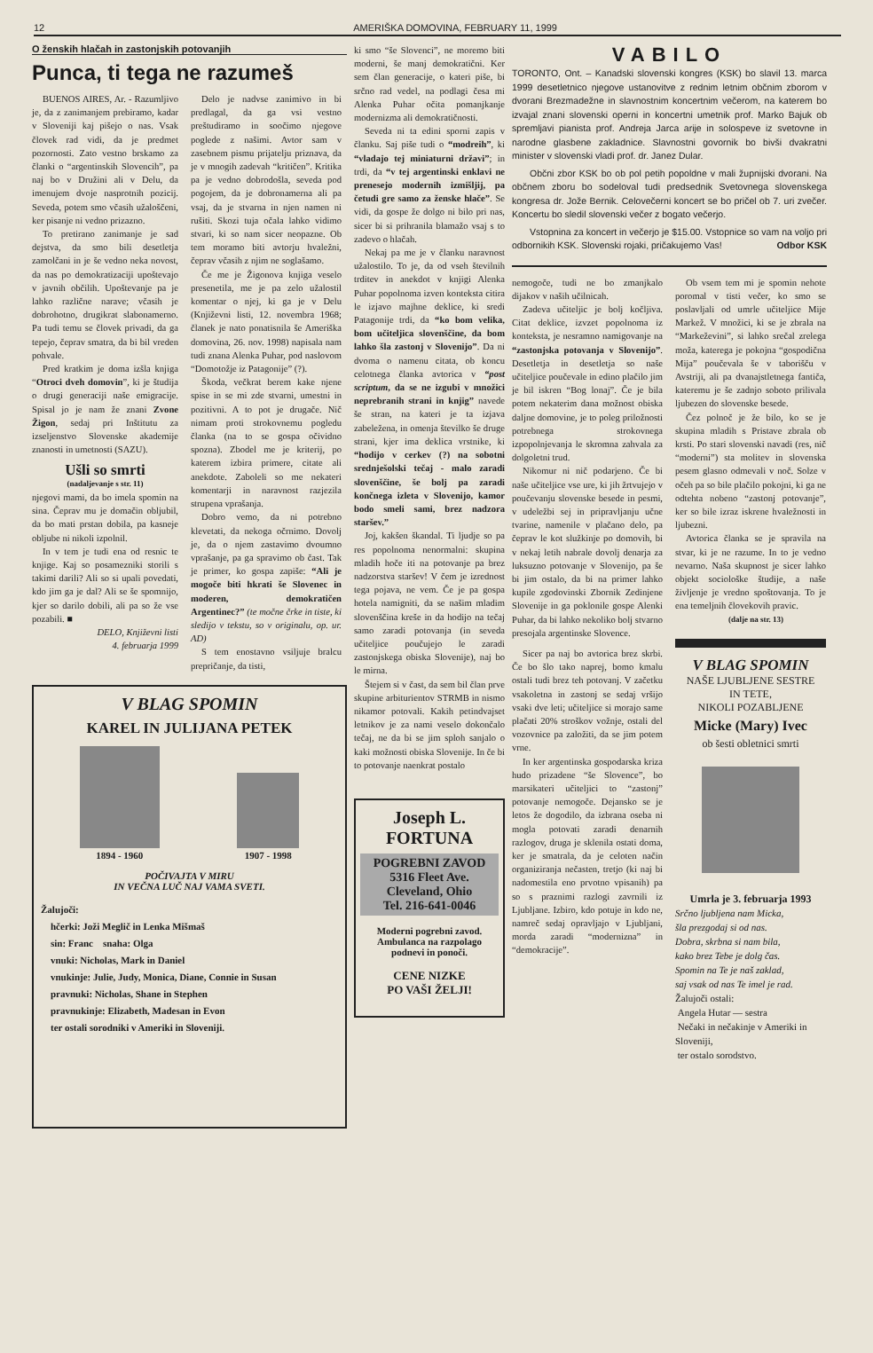12 AMERIŠKA DOMOVINA, FEBRUARY 11, 1999
O ženskih hlačah in zastonjskih potovanjih
Punca, ti tega ne razumeš
BUENOS AIRES, Ar. - Razumljivo je, da z zanimanjem prebiramo, kadar v Sloveniji kaj pišejo o nas. Vsak človek rad vidi, da je predmet pozornosti. Zato vestno brskamo za članki o “argentinskih Slovencih”, pa naj bo v Družini ali v Delu, da imenujem dvoje nasprotnih pozicij. Seveda, potem smo včasih užaloščeni, ker pisanje ni vedno prizazno.
To pretirano zanimanje je sad dejstva, da smo bili desetletja zamolčani in je še vedno neka novost, da nas po demokratizaciji upoštevajo v javnih občilih. Upoštevanje pa je lahko različne narave; včasih je dobrohotno, drugikrat slabonamerno. Pa tudi temu se človek privadi, da ga tepejo, čeprav smatra, da bi bil vreden pohvale.
Pred kratkim je doma izšla knjiga “Otroci dveh domovin”, ki je študija o drugi generaciji naše emigracije. Spisal jo je nam že znani Zvone Žigon, sedaj pri Inštitutu za izseljenstvo Slovenske akademije znanosti in umetnosti (SAZU).
Ušli so smrti
(nadaljevanje s str. 11)
njegovi mami, da bo imela spomin na sina. Čeprav mu je domačin obljubil, da bo mati prstan dobila, pa kasneje obljube ni nikoli izpolnil.
In v tem je tudi ena od resnic te knjige. Kaj so posamezniki storili s takimi darili? Ali so si upali povedati, kdo jim ga je dal? Ali se še spomnijo, kjer so darilo dobili, ali pa so že vse pozabili. ■
DELO, Književni listi
4. februarja 1999
Delo je nadvse zanimivo in bi predlagal, da ga vsi vestno preštudiramo in soočimo njegove poglede z našimi. Avtor sam v zasebnem pismu prijatelju priznava, da je v mnogih zadevah “kritičen”. Kritika pa je vedno dobrodošla, seveda pod pogojem, da je dobronamerna ali pa vsaj, da je stvarna in njen namen ni rušiti. Skozi tuja očala lahko vidimo stvari, ki so nam sicer neopazne. Ob tem moramo biti avtorju hvaležni, čeprav včasih z njim ne soglašamo.
Če me je Žigonova knjiga veselo presenetila, me je pa zelo užalostil komentar o njej, ki ga je v Delu (Književni listi, 12. novembra 1968; članek je nato ponatisnila še Ameriška domovina, 26. nov. 1998) napisala nam tudi znana Alenka Puhar, pod naslovom “Domotožje iz Patagonije” (?).
Škoda, večkrat berem kake njene spise in se mi zde stvarni, umestni in pozitivni. A to pot je drugače. Nič nimam proti strokovnemu pogledu članka (na to se gospa očividno spozna). Zbodel me je kriterij, po katerem izbira primere, citate ali anekdote. Zaboleli so me nekateri komentarji in naravnost razjezila strupena vprašanja.
Dobro vemo, da ni potrebno klevetati, da nekoga očrnimo. Dovolj je, da o njem zastavimo dvoumno vprašanje, pa ga spravimo ob čast. Tak je primer, ko gospa zapiše: “Ali je mogoče biti hkrati še Slovenec in moderen, demokratičen Argentinec?” (te močne črke in tiste, ki sledijo v tekstu, so v originalu, op. ur. AD)
S tem enostavno vsiljuje bralcu prepričanje, da tisti,
V BLAG SPOMIN
KAREL IN JULIJANA PETEK
1894 - 1960
1907 - 1998
POČIVAJTA V MIRU
IN VEČNA LUČ NAJ VAMA SVETI.
Žalujoči:
hčerki: Joži Meglič in Lenka Mišmaš
sin: Franc snaha: Olga
vnuki: Nicholas, Mark in Daniel
vnukinje: Julie, Judy, Monica, Diane, Connie in Susan
pravnuki: Nicholas, Shane in Stephen
pravnukinje: Elizabeth, Madesan in Evon
ter ostali sorodniki v Ameriki in Sloveniji.
ki smo “še Slovenci”, ne moremo biti moderni, še manj demokratični. Ker sem član generacije, o kateri piše, bi srčno rad vedel, na podlagi česa mi Alenka Puhar očita pomanjkanje modernizma ali demokratičnosti.
Seveda ni ta edini sporni zapis v članku. Saj piše tudi o “modreih”, ki “vladajo tej miniaturni državi”; in trdi, da “v tej argentinski enklavi ne prenesejo modernih izmišljij, pa četudi gre samo za ženske hlače”. Se vidi, da gospe že dolgo ni bilo pri nas, sicer bi si prihranila blamažo vsaj s to zadevo o hlačah.
Nekaj pa me je v članku naravnost užalostilo. To je, da od vseh številnih trditev in anekdot v knjigi Alenka Puhar popolnoma izven konteksta citira le izjavo majhne deklice, ki sredi Patagonije trdi, da “ko bom velika, bom učiteljica slovenščine, da bom lahko šla zastonj v Slovenijo”. Da ni dvoma o namenu citata, ob koncu celotnega članka avtorica v “post scriptum, da se ne izgubi v množici neprebranih strani in knjig” navede še stran, na kateri je ta izjava zabeležena, in omenja številko še druge strani, kjer ima deklica vrstnike, ki “hodijo v cerkev (?) na sobotni srednješolski tečaj - malo zaradi slovenščine, še bolj pa zaradi končnega izleta v Slovenijo, kamor bodo smeli sami, brez nadzora staršev.”
Joj, kakšen škandal. Ti ljudje so pa res popolnoma nenormalni: skupina mladih hoče iti na potovanje pa brez nadzorstva staršev! V čem je izrednost tega pojava, ne vem. Če je pa gospa hotela namigniti, da se našim mladim slovenščina kreše in da hodijo na tečaj samo zaradi potovanja (in seveda učiteljice poučujejo le zaradi zastonjskega obiska Slovenije), naj bo le mirna.
Štejem si v čast, da sem bil član prve skupine arbiturientov STRMB in nismo nikamor potovali. Kakih petindvajset letnikov je za nami veselo dokončalo tečaj, ne da bi se jim sploh sanjalo o kaki možnosti obiska Slovenije. In če bi to potovanje naenkrat postalo
Joseph L.
FORTUNA
POGREBNI ZAVOD
5316 Fleet Ave.
Cleveland, Ohio
Tel. 216-641-0046
Moderni pogrebni zavod.
Ambulanca na razpolago
podnevi in ponoči.
CENE NIZKE
PO VAŠI ŽELJI!
VABILO
TORONTO, Ont. – Kanadski slovenski kongres (KSK) bo slavil 13. marca 1999 desetletnico njegove ustanovitve z rednim letnim občnim zborom v dvorani Brezmadežne in slavnostnim koncertnim večerom, na katerem bo izvajal znani slovenski operni in koncertni umetnik prof. Marko Bajuk ob spremljavi pianista prof. Andreja Jarca arije in solospeve iz svetovne in narodne glasbene zakladnice. Slavnostni govornik bo bivši dvakratni minister v slovenski vladi prof. dr. Janez Dular.
Občni zbor KSK bo ob pol petih popoldne v mali župnijski dvorani. Na občnem zboru bo sodeloval tudi predsednik Svetovnega slovenskega kongresa dr. Jože Bernik. Celovečerni koncert se bo pričel ob 7. uri zvečer. Koncertu bo sledil slovenski večer z bogato večerjo.
Vstopnina za koncert in večerjo je $15.00. Vstopnice so vam na voljo pri odbornikih KSK. Slovenski rojaki, pričakujemo Vas! Odbor KSK
nemogoče, tudi ne bo zmanjkalo dijakov v naših učilnicah.
Zadeva učiteljic je bolj kočljiva. Citat deklice, izvzet popolnoma iz konteksta, je nesramno namigovanje na “zastonjska potovanja v Slovenijo”. Desetletja in desetletja so naše učiteljice poučevale in edino plačilo jim je bil iskren “Bog lonaj”. Če je bila potem nekaterim dana možnost obiska daljne domovine, je to poleg priložnosti potrebnega strokovnega izpopolnjevanja le skromna zahvala za dolgoletni trud.
Nikomur ni nič podarjeno. Če bi naše učiteljice vse ure, ki jih žrtvujejo v poučevanju slovenske besede in pesmi, v udeležbi sej in pripravljanju učne tvarine, namenile v plačano delo, pa čeprav le kot služkinje po domovih, bi v nekaj letih nabrale dovolj denarja za luksuzno potovanje v Slovenijo, pa še bi jim ostalo, da bi na primer lahko kupile zgodovinski Zbornik Zedinjene Slovenije in ga poklonile gospe Alenki Puhar, da bi lahko nekoliko bolj stvarno presojala argentinske Slovence.
Sicer pa naj bo avtorica brez skrbi. Če bo šlo tako naprej, bomo kmalu ostali tudi brez teh potovanj. V začetku vsakoletna in zastonj se sedaj vršijo vsaki dve leti; učiteljice si morajo same plačati 20% stroškov vožnje, ostali del vozovnice pa založiti, da se jim potem vrne.
In ker argentinska gospodarska kriza hudo prizadene “še Slovence”, bo marsikateri učiteljici to “zastonj” potovanje nemogoče. Dejansko se je letos že dogodilo, da izbrana oseba ni mogla potovati zaradi denarnih razlogov, druga je sklenila ostati doma, ker je smatrala, da je celoten način organiziranja nečasten, tretjo (ki naj bi nadomestila eno prvotno vpisanih) pa so s praznimi razlogi zavrnili iz Ljubljane. Izbiro, kdo potuje in kdo ne, namreč sedaj opravljajo v Ljubljani, morda zaradi “modernizna” in “demokracije”.
Ob vsem tem mi je spomin nehote poromal v tisti večer, ko smo se poslavljali od umrle učiteljice Mije Markež. V množici, ki se je zbrala na “Markeževini”, si lahko srečal zrelega moža, katerega je pokojna “gospodična Mija” poučevala še v taborišču v Avstriji, ali pa dvanajstletnega fantiča, kateremu je še zadnjo soboto prilivala ljubezen do slovenske besede.
Čez polnoč je že bilo, ko se je skupina mladih s Pristave zbrala ob krsti. Po stari slovenski navadi (res, nič “moderni”) sta molitev in slovenska pesem glasno odmevali v noč. Solze v očeh pa so bile plačilo pokojni, ki ga ne odtehta nobeno “zastonj potovanje”, ker so bile izraz iskrene hvaležnosti in ljubezni.
Avtorica članka se je spravila na stvar, ki je ne razume. In to je vedno nevarno. Naša skupnost je sicer lahko objekt sociološke študije, a naše življenje je vredno spoštovanja. To je ena temeljnih človekovih pravic.
(dalje na str. 13)
V BLAG SPOMIN
NAŠE LJUBLJENE SESTRE
IN TETE,
NIKOLI POZABLJENE
Micke (Mary) Ivec
ob šesti obletnici smrti
Umrla je 3. februarja 1993
Srčno ljubljena nam Micka,
šla prezgodaj si od nas.
Dobra, skrbna si nam bila,
kako brez Tebe je dolg čas.
Spomin na Te je naš zaklad,
saj vsak od nas Te imel je rad.
Žalujoči ostali:
Angela Hutar — sestra
Nečaki in nečakinje v Ameriki in Sloveniji,
ter ostalo sorodstvo.